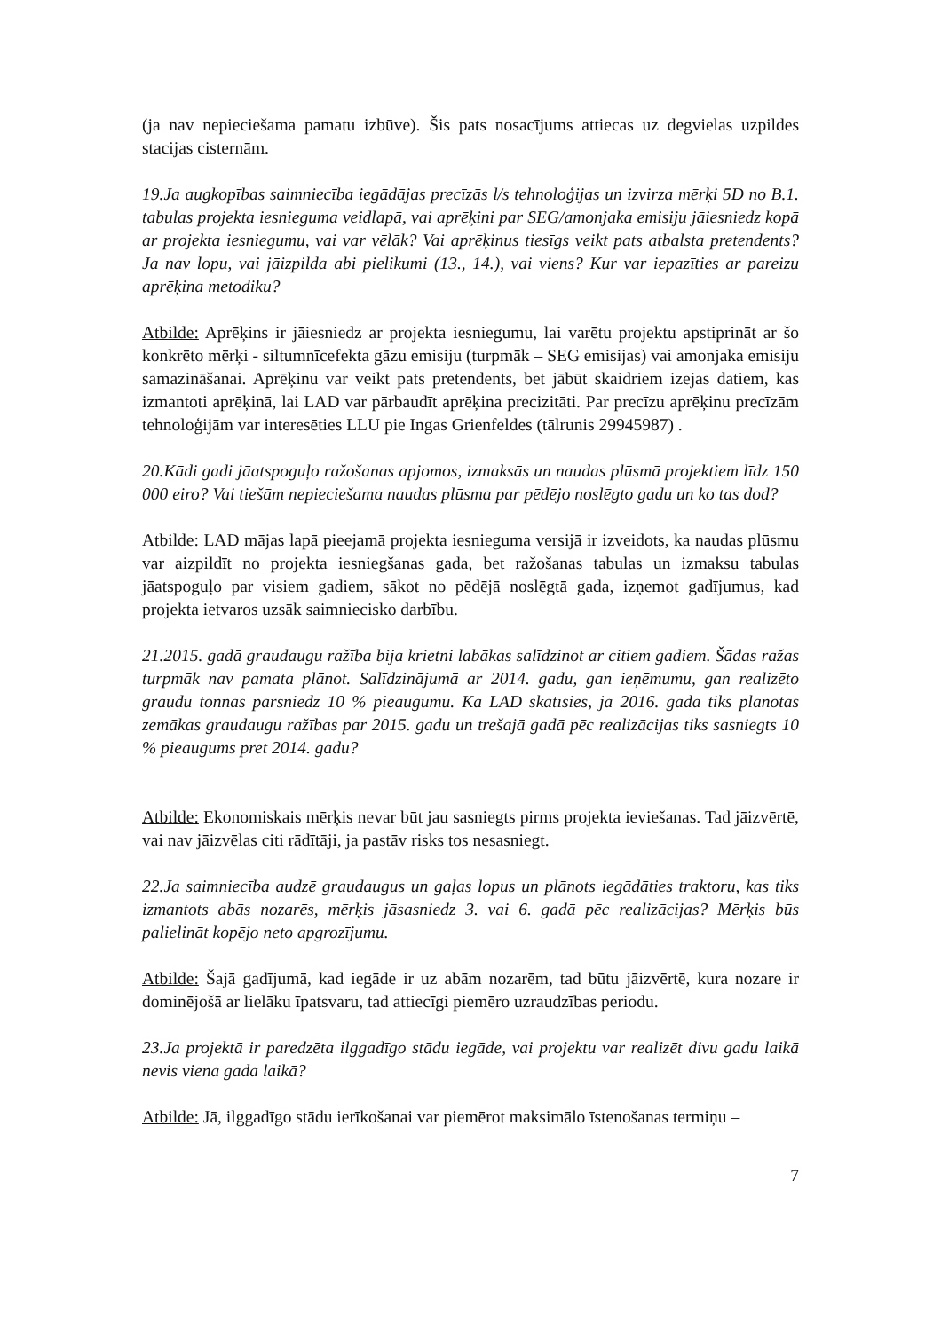(ja nav nepieciešama pamatu izbūve). Šis pats nosacījums attiecas uz degvielas uzpildes stacijas cisternām.
19.Ja augkopības saimniecība iegādājas precīzās l/s tehnoloģijas un izvirza mērķi 5D no B.1. tabulas projekta iesnieguma veidlapā, vai aprēķini par SEG/amonjaka emisiju jāiesniedz kopā ar projekta iesniegumu, vai var vēlāk? Vai aprēķinus tiesīgs veikt pats atbalsta pretendents? Ja nav lopu, vai jāizpilda abi pielikumi (13., 14.), vai viens? Kur var iepazīties ar pareizu aprēķina metodiku?
Atbilde: Aprēķins ir jāiesniedz ar projekta iesniegumu, lai varētu projektu apstiprināt ar šo konkrēto mērķi - siltumnīcefekta gāzu emisiju (turpmāk – SEG emisijas) vai amonjaka emisiju samazināšanai. Aprēķinu var veikt pats pretendents, bet jābūt skaidriem izejas datiem, kas izmantoti aprēķinā, lai LAD var pārbaudīt aprēķina precizitāti. Par precīzu aprēķinu precīzām tehnoloģijām var interesēties LLU pie Ingas Grienfeldes (tālrunis 29945987) .
20.Kādi gadi jāatspoguļo ražošanas apjomos, izmaksās un naudas plūsmā projektiem līdz 150 000 eiro? Vai tiešām nepieciešama naudas plūsma par pēdējo noslēgto gadu un ko tas dod?
Atbilde: LAD mājas lapā pieejamā projekta iesnieguma versijā ir izveidots, ka naudas plūsmu var aizpildīt no projekta iesniegšanas gada, bet ražošanas tabulas un izmaksu tabulas jāatspoguļo par visiem gadiem, sākot no pēdējā noslēgtā gada, izņemot gadījumus, kad projekta ietvaros uzsāk saimniecisko darbību.
21.2015. gadā graudaugu ražība bija krietni labākas salīdzinot ar citiem gadiem. Šādas ražas turpmāk nav pamata plānot. Salīdzinājumā ar 2014. gadu, gan ieņēmumu, gan realizēto graudu tonnas pārsniedz 10 % pieaugumu. Kā LAD skatīsies, ja 2016. gadā tiks plānotas zemākas graudaugu ražības par 2015. gadu un trešajā gadā pēc realizācijas tiks sasniegts 10 % pieaugums pret 2014. gadu?
Atbilde: Ekonomiskais mērķis nevar būt jau sasniegts pirms projekta ieviešanas. Tad jāizvērtē, vai nav jāizvēlas citi rādītāji, ja pastāv risks tos nesasniegt.
22.Ja saimniecība audzē graudaugus un gaļas lopus un plānots iegādāties traktoru, kas tiks izmantots abās nozarēs, mērķis jāsasniedz 3. vai 6. gadā pēc realizācijas? Mērķis būs palielināt kopējo neto apgrozījumu.
Atbilde: Šajā gadījumā, kad iegāde ir uz abām nozarēm, tad būtu jāizvērtē, kura nozare ir dominējošā ar lielāku īpatsvaru, tad attiecīgi piemēro uzraudzības periodu.
23.Ja projektā ir paredzēta ilggadīgo stādu iegāde, vai projektu var realizēt divu gadu laikā nevis viena gada laikā?
Atbilde: Jā, ilggadīgo stādu ierīkošanai var piemērot maksimālo īstenošanas termiņu –
7